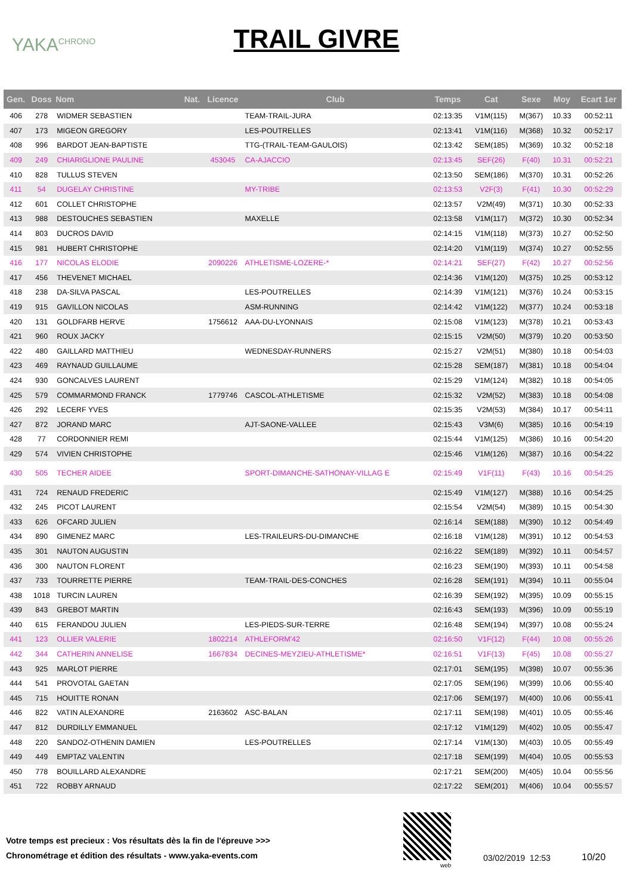YAKA<sup>CHRONO</sup>
TRAIL GIVRE
| Gen. | Doss | Nom | Nat. | Licence | Club | Temps | Cat | Sexe | Moy | Ecart 1er |
| --- | --- | --- | --- | --- | --- | --- | --- | --- | --- | --- |
| 406 | 278 | WIDMER SEBASTIEN | | | TEAM-TRAIL-JURA | 02:13:35 | V1M(115) | M(367) | 10.33 | 00:52:11 |
| 407 | 173 | MIGEON GREGORY | | | LES-POUTRELLES | 02:13:41 | V1M(116) | M(368) | 10.32 | 00:52:17 |
| 408 | 996 | BARDOT JEAN-BAPTISTE | | | TTG-(TRAIL-TEAM-GAULOIS) | 02:13:42 | SEM(185) | M(369) | 10.32 | 00:52:18 |
| 409 | 249 | CHIARIGLIONE PAULINE | | 453045 | CA-AJACCIO | 02:13:45 | SEF(26) | F(40) | 10.31 | 00:52:21 |
| 410 | 828 | TULLUS STEVEN | | | | 02:13:50 | SEM(186) | M(370) | 10.31 | 00:52:26 |
| 411 | 54 | DUGELAY CHRISTINE | | | MY-TRIBE | 02:13:53 | V2F(3) | F(41) | 10.30 | 00:52:29 |
| 412 | 601 | COLLET CHRISTOPHE | | | | 02:13:57 | V2M(49) | M(371) | 10.30 | 00:52:33 |
| 413 | 988 | DESTOUCHES SEBASTIEN | | | MAXELLE | 02:13:58 | V1M(117) | M(372) | 10.30 | 00:52:34 |
| 414 | 803 | DUCROS DAVID | | | | 02:14:15 | V1M(118) | M(373) | 10.27 | 00:52:50 |
| 415 | 981 | HUBERT CHRISTOPHE | | | | 02:14:20 | V1M(119) | M(374) | 10.27 | 00:52:55 |
| 416 | 177 | NICOLAS ELODIE | | 2090226 | ATHLETISME-LOZERE-* | 02:14:21 | SEF(27) | F(42) | 10.27 | 00:52:56 |
| 417 | 456 | THEVENET MICHAEL | | | | 02:14:36 | V1M(120) | M(375) | 10.25 | 00:53:12 |
| 418 | 238 | DA-SILVA PASCAL | | | LES-POUTRELLES | 02:14:39 | V1M(121) | M(376) | 10.24 | 00:53:15 |
| 419 | 915 | GAVILLON NICOLAS | | | ASM-RUNNING | 02:14:42 | V1M(122) | M(377) | 10.24 | 00:53:18 |
| 420 | 131 | GOLDFARB HERVE | | 1756612 | AAA-DU-LYONNAIS | 02:15:08 | V1M(123) | M(378) | 10.21 | 00:53:43 |
| 421 | 960 | ROUX JACKY | | | | 02:15:15 | V2M(50) | M(379) | 10.20 | 00:53:50 |
| 422 | 480 | GAILLARD MATTHIEU | | | WEDNESDAY-RUNNERS | 02:15:27 | V2M(51) | M(380) | 10.18 | 00:54:03 |
| 423 | 469 | RAYNAUD GUILLAUME | | | | 02:15:28 | SEM(187) | M(381) | 10.18 | 00:54:04 |
| 424 | 930 | GONCALVES LAURENT | | | | 02:15:29 | V1M(124) | M(382) | 10.18 | 00:54:05 |
| 425 | 579 | COMMARMOND FRANCK | | 1779746 | CASCOL-ATHLETISME | 02:15:32 | V2M(52) | M(383) | 10.18 | 00:54:08 |
| 426 | 292 | LECERF YVES | | | | 02:15:35 | V2M(53) | M(384) | 10.17 | 00:54:11 |
| 427 | 872 | JORAND MARC | | | AJT-SAONE-VALLEE | 02:15:43 | V3M(6) | M(385) | 10.16 | 00:54:19 |
| 428 | 77 | CORDONNIER REMI | | | | 02:15:44 | V1M(125) | M(386) | 10.16 | 00:54:20 |
| 429 | 574 | VIVIEN CHRISTOPHE | | | | 02:15:46 | V1M(126) | M(387) | 10.16 | 00:54:22 |
| 430 | 505 | TECHER AIDEE | | | SPORT-DIMANCHE-SATHONAY-VILLAG E | 02:15:49 | V1F(11) | F(43) | 10.16 | 00:54:25 |
| 431 | 724 | RENAUD FREDERIC | | | | 02:15:49 | V1M(127) | M(388) | 10.16 | 00:54:25 |
| 432 | 245 | PICOT LAURENT | | | | 02:15:54 | V2M(54) | M(389) | 10.15 | 00:54:30 |
| 433 | 626 | OFCARD JULIEN | | | | 02:16:14 | SEM(188) | M(390) | 10.12 | 00:54:49 |
| 434 | 890 | GIMENEZ MARC | | | LES-TRAILEURS-DU-DIMANCHE | 02:16:18 | V1M(128) | M(391) | 10.12 | 00:54:53 |
| 435 | 301 | NAUTON AUGUSTIN | | | | 02:16:22 | SEM(189) | M(392) | 10.11 | 00:54:57 |
| 436 | 300 | NAUTON FLORENT | | | | 02:16:23 | SEM(190) | M(393) | 10.11 | 00:54:58 |
| 437 | 733 | TOURRETTE PIERRE | | | TEAM-TRAIL-DES-CONCHES | 02:16:28 | SEM(191) | M(394) | 10.11 | 00:55:04 |
| 438 | 1018 | TURCIN LAUREN | | | | 02:16:39 | SEM(192) | M(395) | 10.09 | 00:55:15 |
| 439 | 843 | GREBOT MARTIN | | | | 02:16:43 | SEM(193) | M(396) | 10.09 | 00:55:19 |
| 440 | 615 | FERANDOU JULIEN | | | LES-PIEDS-SUR-TERRE | 02:16:48 | SEM(194) | M(397) | 10.08 | 00:55:24 |
| 441 | 123 | OLLIER VALERIE | | 1802214 | ATHLEFORM'42 | 02:16:50 | V1F(12) | F(44) | 10.08 | 00:55:26 |
| 442 | 344 | CATHERIN ANNELISE | | 1667834 | DECINES-MEYZIEU-ATHLETISME* | 02:16:51 | V1F(13) | F(45) | 10.08 | 00:55:27 |
| 443 | 925 | MARLOT PIERRE | | | | 02:17:01 | SEM(195) | M(398) | 10.07 | 00:55:36 |
| 444 | 541 | PROVOTAL GAETAN | | | | 02:17:05 | SEM(196) | M(399) | 10.06 | 00:55:40 |
| 445 | 715 | HOUITTE RONAN | | | | 02:17:06 | SEM(197) | M(400) | 10.06 | 00:55:41 |
| 446 | 822 | VATIN ALEXANDRE | | 2163602 | ASC-BALAN | 02:17:11 | SEM(198) | M(401) | 10.05 | 00:55:46 |
| 447 | 812 | DURDILLY EMMANUEL | | | | 02:17:12 | V1M(129) | M(402) | 10.05 | 00:55:47 |
| 448 | 220 | SANDOZ-OTHENIN DAMIEN | | | LES-POUTRELLES | 02:17:14 | V1M(130) | M(403) | 10.05 | 00:55:49 |
| 449 | 449 | EMPTAZ VALENTIN | | | | 02:17:18 | SEM(199) | M(404) | 10.05 | 00:55:53 |
| 450 | 778 | BOUILLARD ALEXANDRE | | | | 02:17:21 | SEM(200) | M(405) | 10.04 | 00:55:56 |
| 451 | 722 | ROBBY ARNAUD | | | | 02:17:22 | SEM(201) | M(406) | 10.04 | 00:55:57 |
Votre temps est precieux : Vos résultats dès la fin de l'épreuve >>>
Chronométrage et édition des résultats - www.yaka-events.com
web
03/02/2019 12:53 10/20